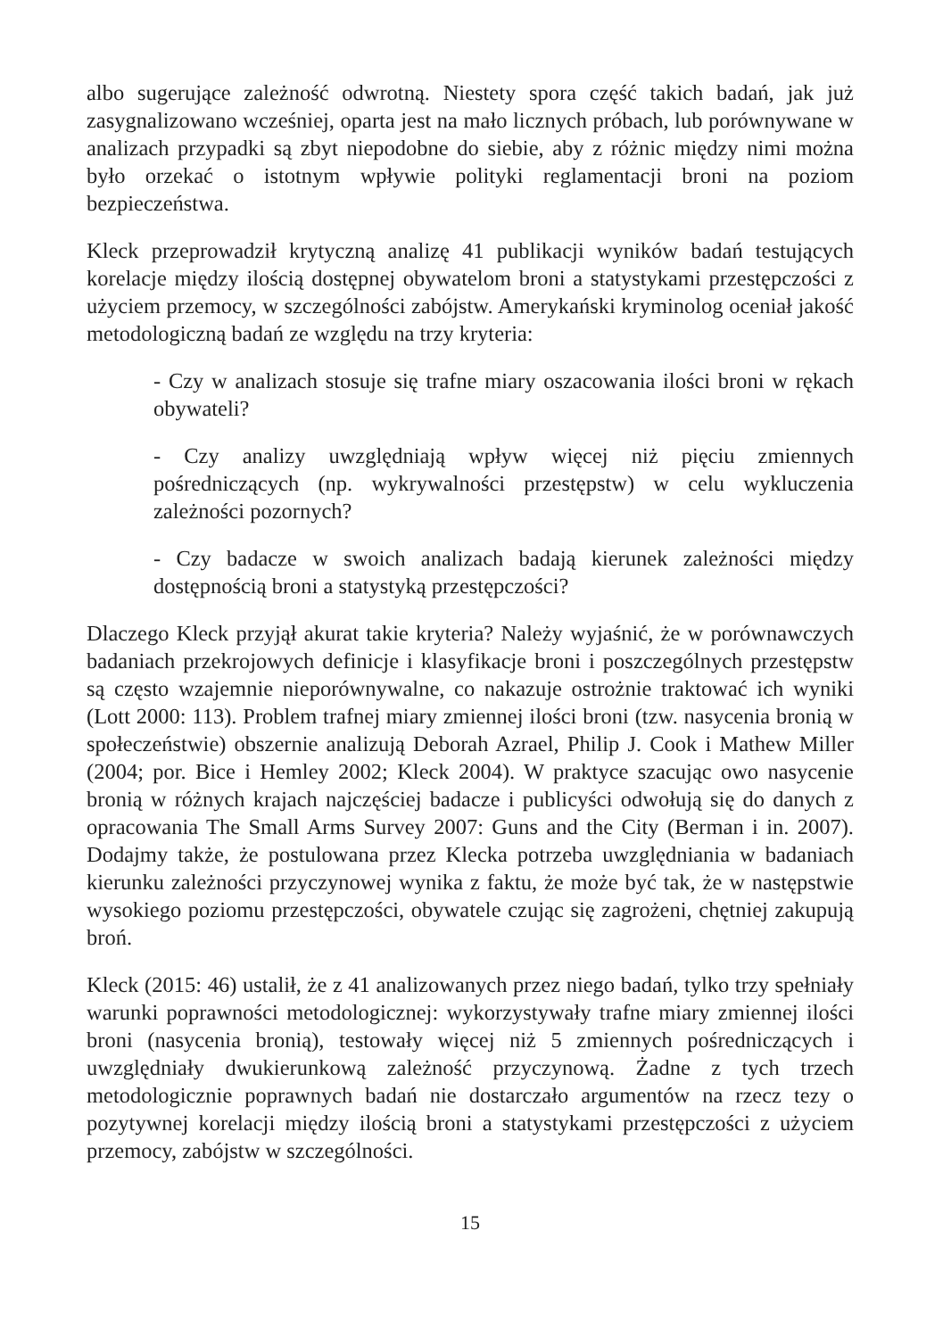albo sugerujące zależność odwrotną. Niestety spora część takich badań, jak już zasygnalizowano wcześniej, oparta jest na mało licznych próbach, lub porównywane w analizach przypadki są zbyt niepodobne do siebie, aby z różnic między nimi można było orzekać o istotnym wpływie polityki reglamentacji broni na poziom bezpieczeństwa.
Kleck przeprowadził krytyczną analizę 41 publikacji wyników badań testujących korelacje między ilością dostępnej obywatelom broni a statystykami przestępczości z użyciem przemocy, w szczególności zabójstw. Amerykański kryminolog oceniał jakość metodologiczną badań ze względu na trzy kryteria:
- Czy w analizach stosuje się trafne miary oszacowania ilości broni w rękach obywateli?
- Czy analizy uwzględniają wpływ więcej niż pięciu zmiennych pośredniczących (np. wykrywalności przestępstw) w celu wykluczenia zależności pozornych?
- Czy badacze w swoich analizach badają kierunek zależności między dostępnością broni a statystyką przestępczości?
Dlaczego Kleck przyjął akurat takie kryteria? Należy wyjaśnić, że w porównawczych badaniach przekrojowych definicje i klasyfikacje broni i poszczególnych przestępstw są często wzajemnie nieporównywalne, co nakazuje ostrożnie traktować ich wyniki (Lott 2000: 113). Problem trafnej miary zmiennej ilości broni (tzw. nasycenia bronią w społeczeństwie) obszernie analizują Deborah Azrael, Philip J. Cook i Mathew Miller (2004; por. Bice i Hemley 2002; Kleck 2004). W praktyce szacując owo nasycenie bronią w różnych krajach najczęściej badacze i publicyści odwołują się do danych z opracowania The Small Arms Survey 2007: Guns and the City (Berman i in. 2007). Dodajmy także, że postulowana przez Klecka potrzeba uwzględniania w badaniach kierunku zależności przyczynowej wynika z faktu, że może być tak, że w następstwie wysokiego poziomu przestępczości, obywatele czując się zagrożeni, chętniej zakupują broń.
Kleck (2015: 46) ustalił, że z 41 analizowanych przez niego badań, tylko trzy spełniały warunki poprawności metodologicznej: wykorzystywały trafne miary zmiennej ilości broni (nasycenia bronią), testowały więcej niż 5 zmiennych pośredniczących i uwzględniały dwukierunkową zależność przyczynową. Żadne z tych trzech metodologicznie poprawnych badań nie dostarczało argumentów na rzecz tezy o pozytywnej korelacji między ilością broni a statystykami przestępczości z użyciem przemocy, zabójstw w szczególności.
15